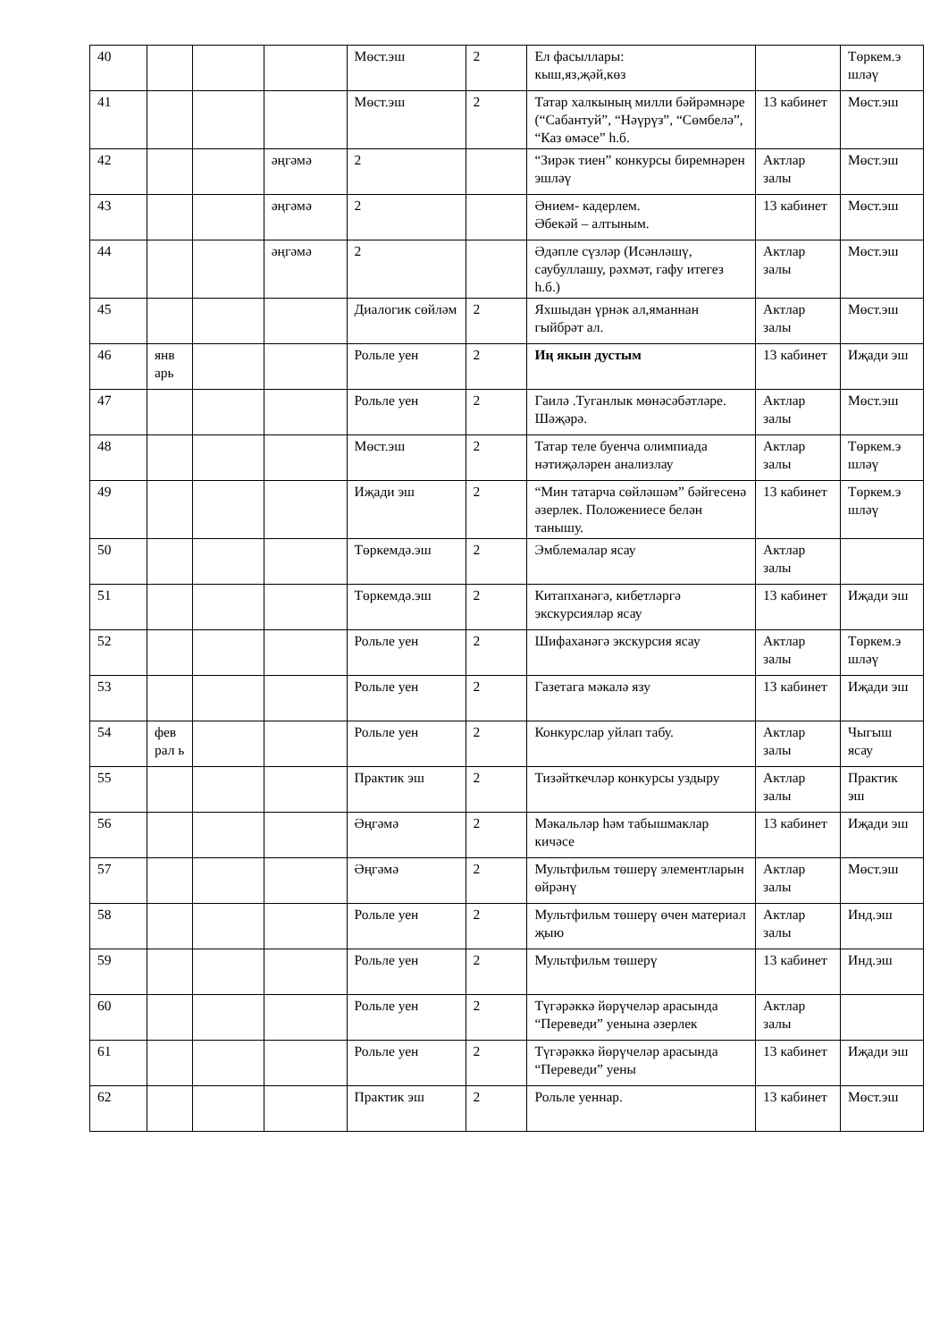| 40 | | | | Мөст.эш | 2 | Ел фасыллары: кыш,яз,җәй,көз | | Төркем.э шләү |
| 41 | | | | Мөст.эш | 2 | Татар халкының милли бәйрәмнәре (“Сабантуй”, “Нәүрүз”, “Сөмбелә”, “Каз өмәсе” һ.б. | 13 кабинет | Мөст.эш |
| 42 | | | әңгәмә | 2 | | “Зирәк тиен” конкурсы биремнәрен эшләү | Актлар залы | Мөст.эш |
| 43 | | | әңгәмә | 2 | | Әнием- кадерлем. Әбекәй – алтыным. | 13 кабинет | Мөст.эш |
| 44 | | | әңгәмә | 2 | | Әдәпле сүзләр (Исәнләшү, саубуллашу, рәхмәт, гафу итегез һ.б.) | Актлар залы | Мөст.эш |
| 45 | | | | Диалогик сөйләм | 2 | Яхшыдан үрнәк ал,яманнан гыйбрәт ал. | Актлар залы | Мөст.эш |
| 46 | янв арь | | | Рольле уен | 2 | Иң якын дустым | 13 кабинет | Иҗади эш |
| 47 | | | | Рольле уен | 2 | Гаилә .Туганлык мөнәсәбәтләре. Шәҗәрә. | Актлар залы | Мөст.эш |
| 48 | | | | Мөст.эш | 2 | Татар теле буенча олимпиада нәтиҗәләрен анализлау | Актлар залы | Төркем.э шләү |
| 49 | | | | Иҗади эш | 2 | “Мин татарча сөйләшәм” бәйгесенә әзерлек. Положениесе белән танышу. | 13 кабинет | Төркем.э шләү |
| 50 | | | | Төркемдә.эш | 2 | Эмблемалар ясау | Актлар залы | |
| 51 | | | | Төркемдә.эш | 2 | Китапханәгә, кибетләргә экскурсияләр ясау | 13 кабинет | Иҗади эш |
| 52 | | | | Рольле уен | 2 | Шифаханәгә экскурсия ясау | Актлар залы | Төркем.э шләү |
| 53 | | | | Рольле уен | 2 | Газетага мәкалә язу | 13 кабинет | Иҗади эш |
| 54 | фев рал ь | | | Рольле уен | 2 | Конкурслар уйлап табу. | Актлар залы | Чыгыш ясау |
| 55 | | | | Практик эш | 2 | Тизәйткечләр конкурсы уздыру | Актлар залы | Практик эш |
| 56 | | | | Әңгәмә | 2 | Мәкальләр һәм табышмаклар кичәсе | 13 кабинет | Иҗади эш |
| 57 | | | | Әңгәмә | 2 | Мультфильм төшерү элементларын өйрәнү | Актлар залы | Мөст.эш |
| 58 | | | | Рольле уен | 2 | Мультфильм төшерү өчен материал җыю | Актлар залы | Инд.эш |
| 59 | | | | Рольле уен | 2 | Мультфильм төшерү | 13 кабинет | Инд.эш |
| 60 | | | | Рольле уен | 2 | Түгәрәккә йөрүчеләр арасында “Переведи” уенына әзерлек | Актлар залы | |
| 61 | | | | Рольле уен | 2 | Түгәрәккә йөрүчеләр арасында “Переведи” уены | 13 кабинет | Иҗади эш |
| 62 | | | | Практик эш | 2 | Рольле уеннар. | 13 кабинет | Мөст.эш |